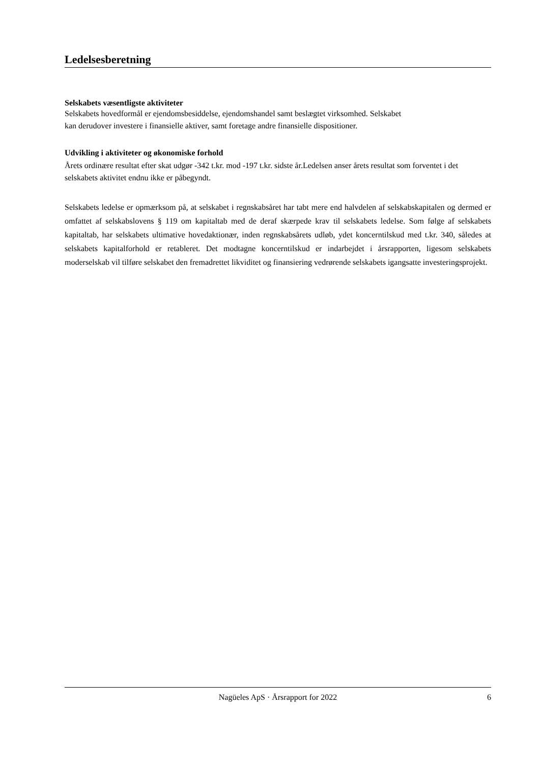Ledelsesberetning
Selskabets væsentligste aktiviteter
Selskabets hovedformål er ejendomsbesiddelse, ejendomshandel samt beslægtet virksomhed. Selskabet
kan derudover investere i finansielle aktiver, samt foretage andre finansielle dispositioner.
Udvikling i aktiviteter og økonomiske forhold
Årets ordinære resultat efter skat udgør -342 t.kr. mod -197 t.kr. sidste år.Ledelsen anser årets resultat som forventet i det selskabets aktivitet endnu ikke er påbegyndt.
Selskabets ledelse er opmærksom på, at selskabet i regnskabsåret har tabt mere end halvdelen af selskabskapitalen og dermed er omfattet af selskabslovens § 119 om kapitaltab med de deraf skærpede krav til selskabets ledelse. Som følge af selskabets kapitaltab, har selskabets ultimative hovedaktionær, inden regnskabsårets udløb, ydet koncerntilskud med t.kr. 340, således at selskabets kapitalforhold er retableret. Det modtagne koncerntilskud er indarbejdet i årsrapporten, ligesom selskabets moderselskab vil tilføre selskabet den fremadrettet likviditet og finansiering vedrørende selskabets igangsatte investeringsprojekt.
Nagüeles ApS · Årsrapport for 2022 6